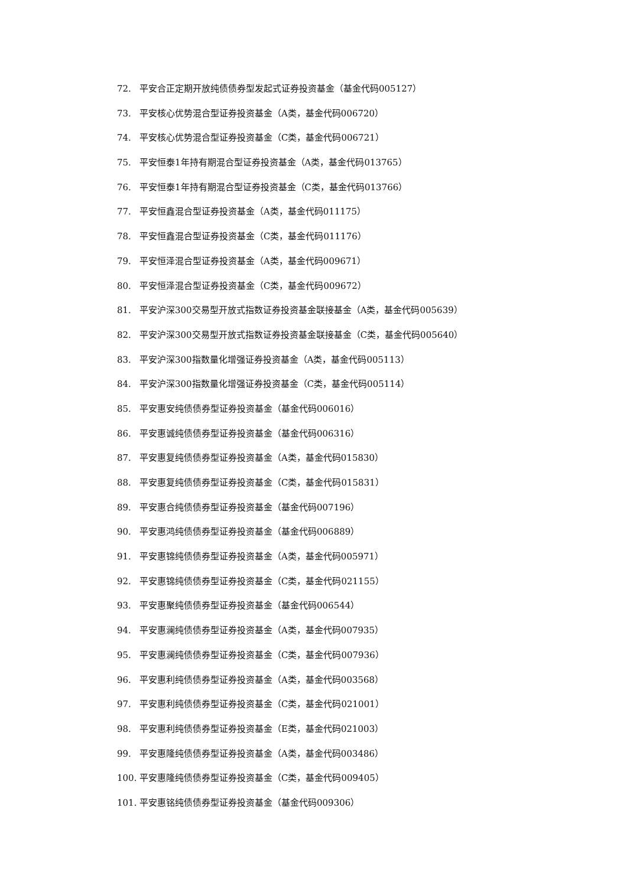72. 平安合正定期开放纯债债券型发起式证券投资基金（基金代码005127）
73. 平安核心优势混合型证券投资基金（A类，基金代码006720）
74. 平安核心优势混合型证券投资基金（C类，基金代码006721）
75. 平安恒泰1年持有期混合型证券投资基金（A类，基金代码013765）
76. 平安恒泰1年持有期混合型证券投资基金（C类，基金代码013766）
77. 平安恒鑫混合型证券投资基金（A类，基金代码011175）
78. 平安恒鑫混合型证券投资基金（C类，基金代码011176）
79. 平安恒泽混合型证券投资基金（A类，基金代码009671）
80. 平安恒泽混合型证券投资基金（C类，基金代码009672）
81. 平安沪深300交易型开放式指数证券投资基金联接基金（A类，基金代码005639）
82. 平安沪深300交易型开放式指数证券投资基金联接基金（C类，基金代码005640）
83. 平安沪深300指数量化增强证券投资基金（A类，基金代码005113）
84. 平安沪深300指数量化增强证券投资基金（C类，基金代码005114）
85. 平安惠安纯债债券型证券投资基金（基金代码006016）
86. 平安惠诚纯债债券型证券投资基金（基金代码006316）
87. 平安惠复纯债债券型证券投资基金（A类，基金代码015830）
88. 平安惠复纯债债券型证券投资基金（C类，基金代码015831）
89. 平安惠合纯债债券型证券投资基金（基金代码007196）
90. 平安惠鸿纯债债券型证券投资基金（基金代码006889）
91. 平安惠锦纯债债券型证券投资基金（A类，基金代码005971）
92. 平安惠锦纯债债券型证券投资基金（C类，基金代码021155）
93. 平安惠聚纯债债券型证券投资基金（基金代码006544）
94. 平安惠澜纯债债券型证券投资基金（A类，基金代码007935）
95. 平安惠澜纯债债券型证券投资基金（C类，基金代码007936）
96. 平安惠利纯债债券型证券投资基金（A类，基金代码003568）
97. 平安惠利纯债债券型证券投资基金（C类，基金代码021001）
98. 平安惠利纯债债券型证券投资基金（E类，基金代码021003）
99. 平安惠隆纯债债券型证券投资基金（A类，基金代码003486）
100. 平安惠隆纯债债券型证券投资基金（C类，基金代码009405）
101. 平安惠铭纯债债券型证券投资基金（基金代码009306）